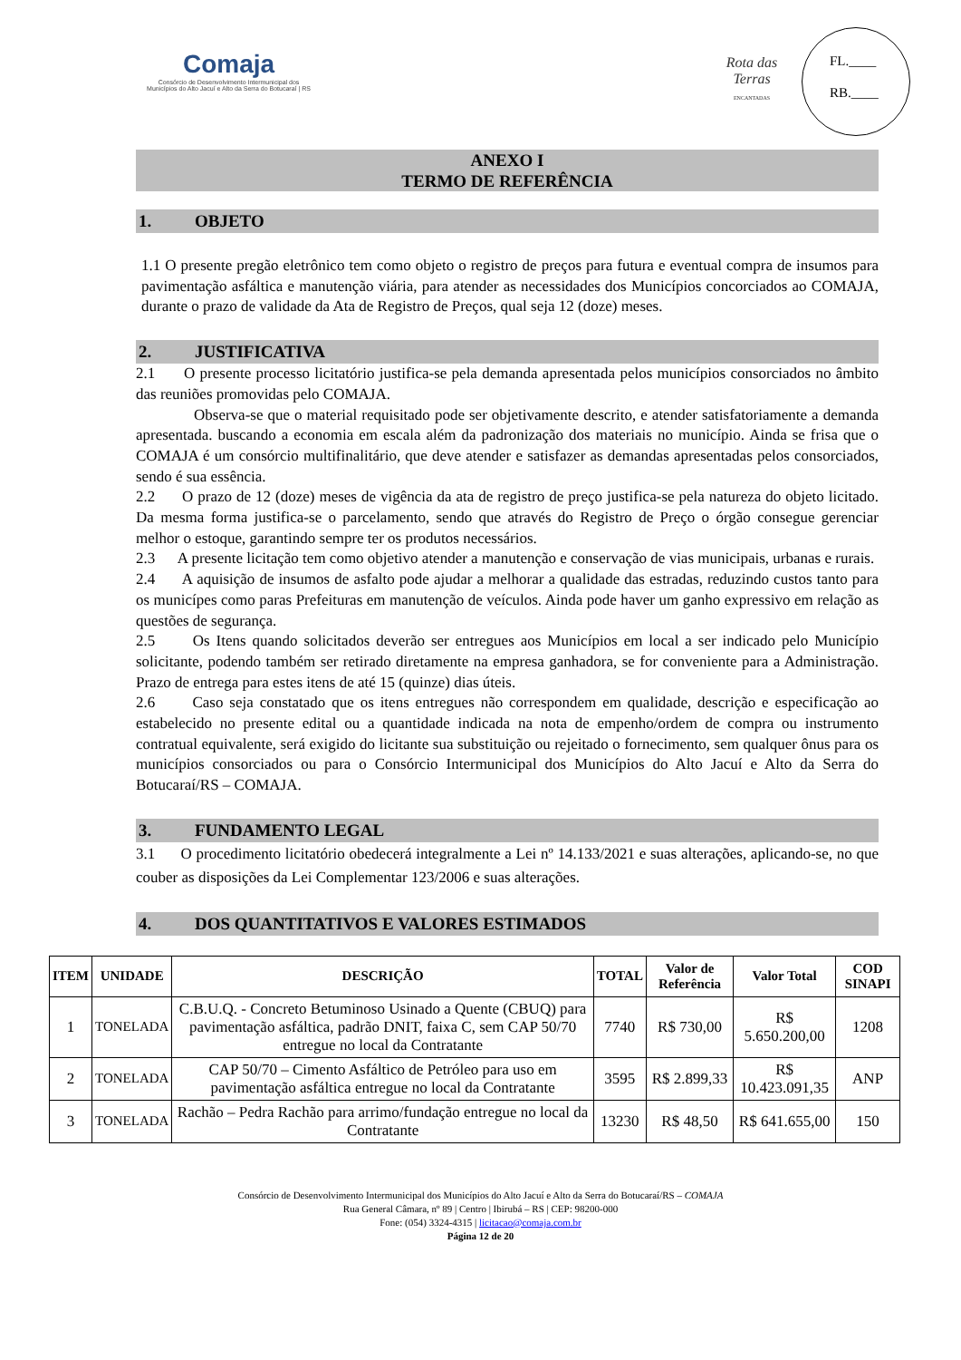Comaja
Consórcio de Desenvolvimento Intermunicipal dos
Municípios do Alto Jacuí e Alto da Serra do Botucaraí | RS
Rota das Terras
ENCANTADAS
FL.____
RB.____
ANEXO I
TERMO DE REFERÊNCIA
1. OBJETO
1.1 O presente pregão eletrônico tem como objeto o registro de preços para futura e eventual compra de insumos para pavimentação asfáltica e manutenção viária, para atender as necessidades dos Municípios concorciados ao COMAJA, durante o prazo de validade da Ata de Registro de Preços, qual seja 12 (doze) meses.
2. JUSTIFICATIVA
2.1 O presente processo licitatório justifica-se pela demanda apresentada pelos municípios consorciados no âmbito das reuniões promovidas pelo COMAJA.
Observa-se que o material requisitado pode ser objetivamente descrito, e atender satisfatoriamente a demanda apresentada. buscando a economia em escala além da padronização dos materiais no município. Ainda se frisa que o COMAJA é um consórcio multifinalitário, que deve atender e satisfazer as demandas apresentadas pelos consorciados, sendo é sua essência.
2.2 O prazo de 12 (doze) meses de vigência da ata de registro de preço justifica-se pela natureza do objeto licitado. Da mesma forma justifica-se o parcelamento, sendo que através do Registro de Preço o órgão consegue gerenciar melhor o estoque, garantindo sempre ter os produtos necessários.
2.3 A presente licitação tem como objetivo atender a manutenção e conservação de vias municipais, urbanas e rurais.
2.4 A aquisição de insumos de asfalto pode ajudar a melhorar a qualidade das estradas, reduzindo custos tanto para os municípes como paras Prefeituras em manutenção de veículos. Ainda pode haver um ganho expressivo em relação as questões de segurança.
2.5 Os Itens quando solicitados deverão ser entregues aos Municípios em local a ser indicado pelo Município solicitante, podendo também ser retirado diretamente na empresa ganhadora, se for conveniente para a Administração. Prazo de entrega para estes itens de até 15 (quinze) dias úteis.
2.6 Caso seja constatado que os itens entregues não correspondem em qualidade, descrição e especificação ao estabelecido no presente edital ou a quantidade indicada na nota de empenho/ordem de compra ou instrumento contratual equivalente, será exigido do licitante sua substituição ou rejeitado o fornecimento, sem qualquer ônus para os municípios consorciados ou para o Consórcio Intermunicipal dos Municípios do Alto Jacuí e Alto da Serra do Botucaraí/RS – COMAJA.
3. FUNDAMENTO LEGAL
3.1 O procedimento licitatório obedecerá integralmente a Lei nº 14.133/2021 e suas alterações, aplicando-se, no que couber as disposições da Lei Complementar 123/2006 e suas alterações.
4. DOS QUANTITATIVOS E VALORES ESTIMADOS
| ITEM | UNIDADE | DESCRIÇÃO | TOTAL | Valor de Referência | Valor Total | COD SINAPI |
| --- | --- | --- | --- | --- | --- | --- |
| 1 | TONELADA | C.B.U.Q. - Concreto Betuminoso Usinado a Quente (CBUQ) para pavimentação asfáltica, padrão DNIT, faixa C, sem CAP 50/70 entregue no local da Contratante | 7740 | R$ 730,00 | R$ 5.650.200,00 | 1208 |
| 2 | TONELADA | CAP 50/70 – Cimento Asfáltico de Petróleo para uso em pavimentação asfáltica entregue no local da Contratante | 3595 | R$ 2.899,33 | R$ 10.423.091,35 | ANP |
| 3 | TONELADA | Rachão – Pedra Rachão para arrimo/fundação entregue no local da Contratante | 13230 | R$ 48,50 | R$ 641.655,00 | 150 |
Consórcio de Desenvolvimento Intermunicipal dos Municípios do Alto Jacuí e Alto da Serra do Botucaraí/RS – COMAJA
Rua General Câmara, nº 89 | Centro | Ibirubá – RS | CEP: 98200-000
Fone: (054) 3324-4315 | licitacao@comaja.com.br
Página 12 de 20